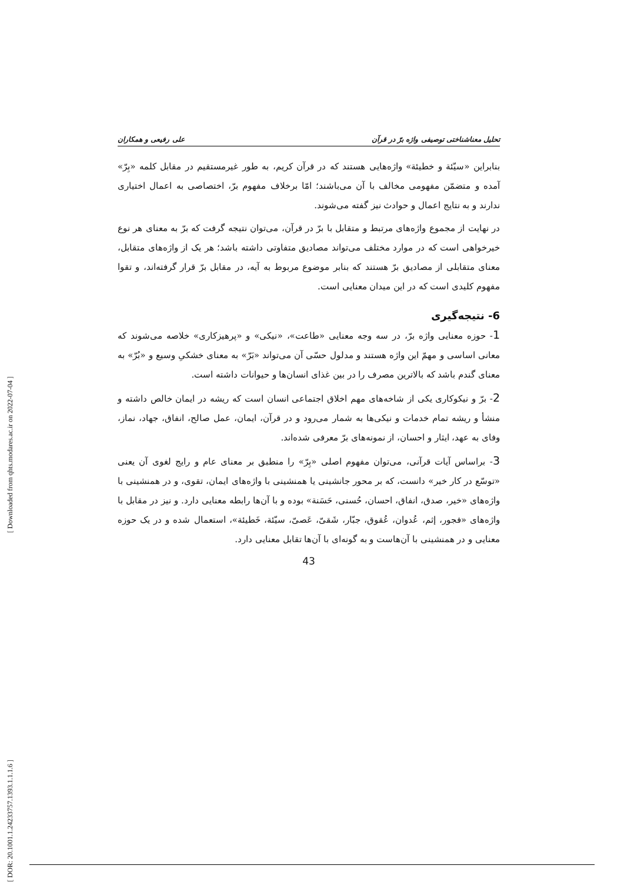تحلیل معناشناختی توصیفی واژه برّ در قرآن علی رفیعی و همکاران
بنابراین «سیّئة و خطیئة» واژه‌هایی هستند که در قرآن کریم، به طور غیرمستقیم در مقابل کلمه «بِرّ» آمده و متضمّن مفهومی مخالف با آن می‌باشند؛ امّا برخلاف مفهوم برّ، اختصاصی به اعمال اختیاری ندارند و به نتایج اعمال و حوادث نیز گفته می‌شوند.
در نهایت از مجموع واژه‌های مرتبط و متقابل با برّ در قرآن، می‌توان نتیجه گرفت که برّ به معنای هر نوع خیرخواهی است که در موارد مختلف می‌تواند مصادیق متفاوتی داشته باشد؛ هر یک از واژه‌های متقابل، معنای متقابلی از مصادیق برّ هستند که بنابر موضوع مربوط به آیه، در مقابل برّ قرار گرفته‌اند، و تقوا مفهوم کلیدی است که در این میدان معنایی است.
6- نتیجه‌گیری
1- حوزه معنایی واژه برّ، در سه وجه معنایی «طاعت»، «نیکی» و «پرهیزکاری» خلاصه می‌شوند که معانی اساسی و مهمّ این واژه هستند و مدلول حسّی آن می‌تواند «بَرّ» به معنای خشکیِ وسیع و «بُرّ» به معنای گندم باشد که بالاترین مصرف را در بین غذای انسان‌ها و حیوانات داشته است.
2- برّ و نیکوکاری یکی از شاخه‌های مهم اخلاق اجتماعی انسان است که ریشه در ایمان خالص داشته و منشأ و ریشه تمام خدمات و نیکی‌ها به شمار می‌رود و در قرآن، ایمان، عمل صالح، انفاق، جهاد، نماز، وفای به عهد، ایثار و احسان، از نمونه‌های برّ معرفی شده‌اند.
3- براساس آیات قرآنی، می‌توان مفهوم اصلی «بِرّ» را منطبق بر معنای عام و رایج لغوی آن یعنی «توسّع در کار خیر» دانست، که بر محور جانشینی یا همنشینی با واژه‌های ایمان، تقوی، و در همنشینی با واژه‌های «خیر، صدق، انفاق، احسان، حُسنی، حَسَنة» بوده و با آن‌ها رابطه معنایی دارد. و نیز در مقابل با واژه‌های «فجور، إثم، عُدوان، عُقوق، جبّار، شَقیّ، عَصیّ، سیّئة، خَطیئة»، استعمال شده و در یک حوزه معنایی و در همنشینی با آن‌هاست و به گونه‌ای با آن‌ها تقابل معنایی دارد.
43
[ Downloaded from qhts.modares.ac.ir on 2022-07-04 ]
[ DOR: 20.1001.1.24233757.1393.1.1.1.6 ]